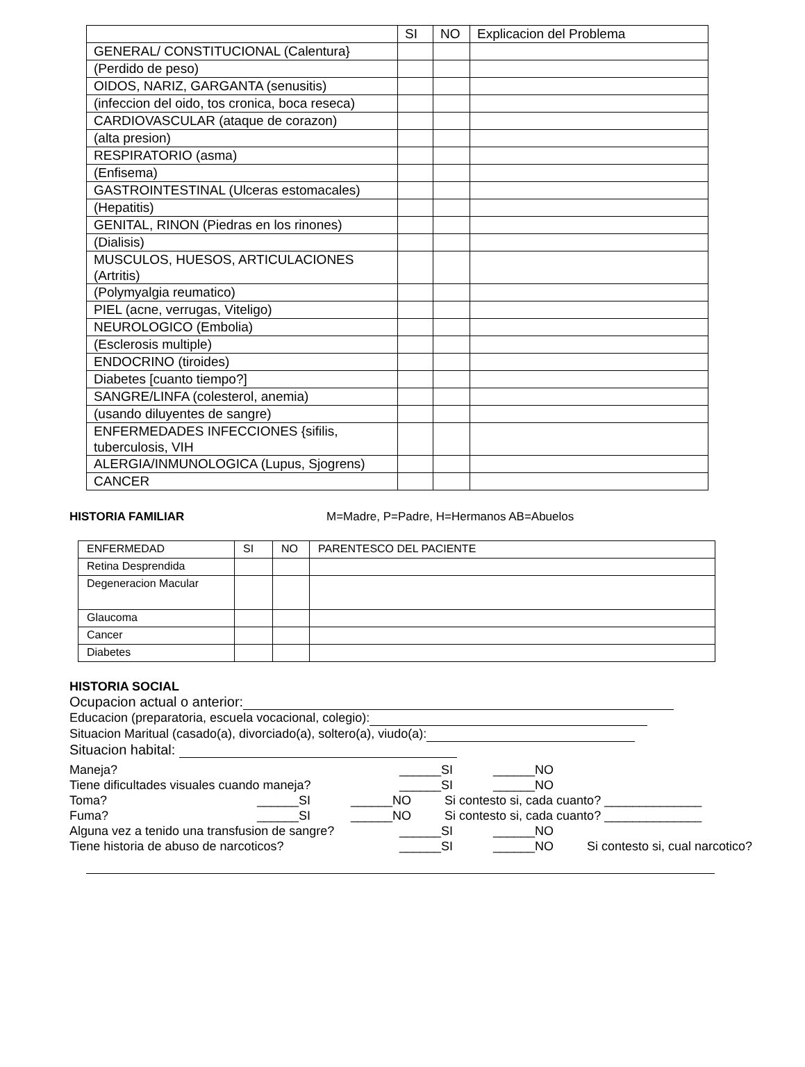| | SI | NO | Explicacion del Problema |
| GENERAL/ CONSTITUCIONAL (Calentura} | | | |
| (Perdido de peso) | | | |
| OIDOS, NARIZ, GARGANTA (senusitis) | | | |
| (infeccion del oido, tos cronica, boca reseca) | | | |
| CARDIOVASCULAR (ataque de corazon) | | | |
| (alta presion) | | | |
| RESPIRATORIO (asma) | | | |
| (Enfisema) | | | |
| GASTROINTESTINAL (Ulceras estomacales) | | | |
| (Hepatitis) | | | |
| GENITAL, RINON (Piedras en los rinones) | | | |
| (Dialisis) | | | |
| MUSCULOS, HUESOS, ARTICULACIONES (Artritis) | | | |
| (Polymyalgia reumatico) | | | |
| PIEL (acne, verrugas, Viteligo) | | | |
| NEUROLOGICO (Embolia) | | | |
| (Esclerosis multiple) | | | |
| ENDOCRINO (tiroides) | | | |
| Diabetes [cuanto tiempo?] | | | |
| SANGRE/LINFA (colesterol, anemia) | | | |
| (usando diluyentes de sangre) | | | |
| ENFERMEDADES INFECCIONES {sifilis, tuberculosis, VIH | | | |
| ALERGIA/INMUNOLOGICA (Lupus, Sjogrens) | | | |
| CANCER | | | |
HISTORIA FAMILIAR M=Madre, P=Padre, H=Hermanos AB=Abuelos
| ENFERMEDAD | SI | NO | PARENTESCO DEL PACIENTE |
| Retina Desprendida | | | |
| Degeneracion Macular | | | |
| Glaucoma | | | |
| Cancer | | | |
| Diabetes | | | |
HISTORIA SOCIAL
Ocupacion actual o anterior:
Educacion (preparatoria, escuela vocacional, colegio):
Situacion Maritual (casado(a), divorciado(a), soltero(a), viudo(a):
Situacion habital:
Maneja? ______SI ______NO
Tiene dificultades visuales cuando maneja? ______SI ______NO
Toma? ______SI ______NO Si contesto si, cada cuanto? ______________
Fuma? ______SI ______NO Si contesto si, cada cuanto? ______________
Alguna vez a tenido una transfusion de sangre? ______SI ______NO
Tiene historia de abuso de narcoticos? ______SI ______NO Si contesto si, cual narcotico?